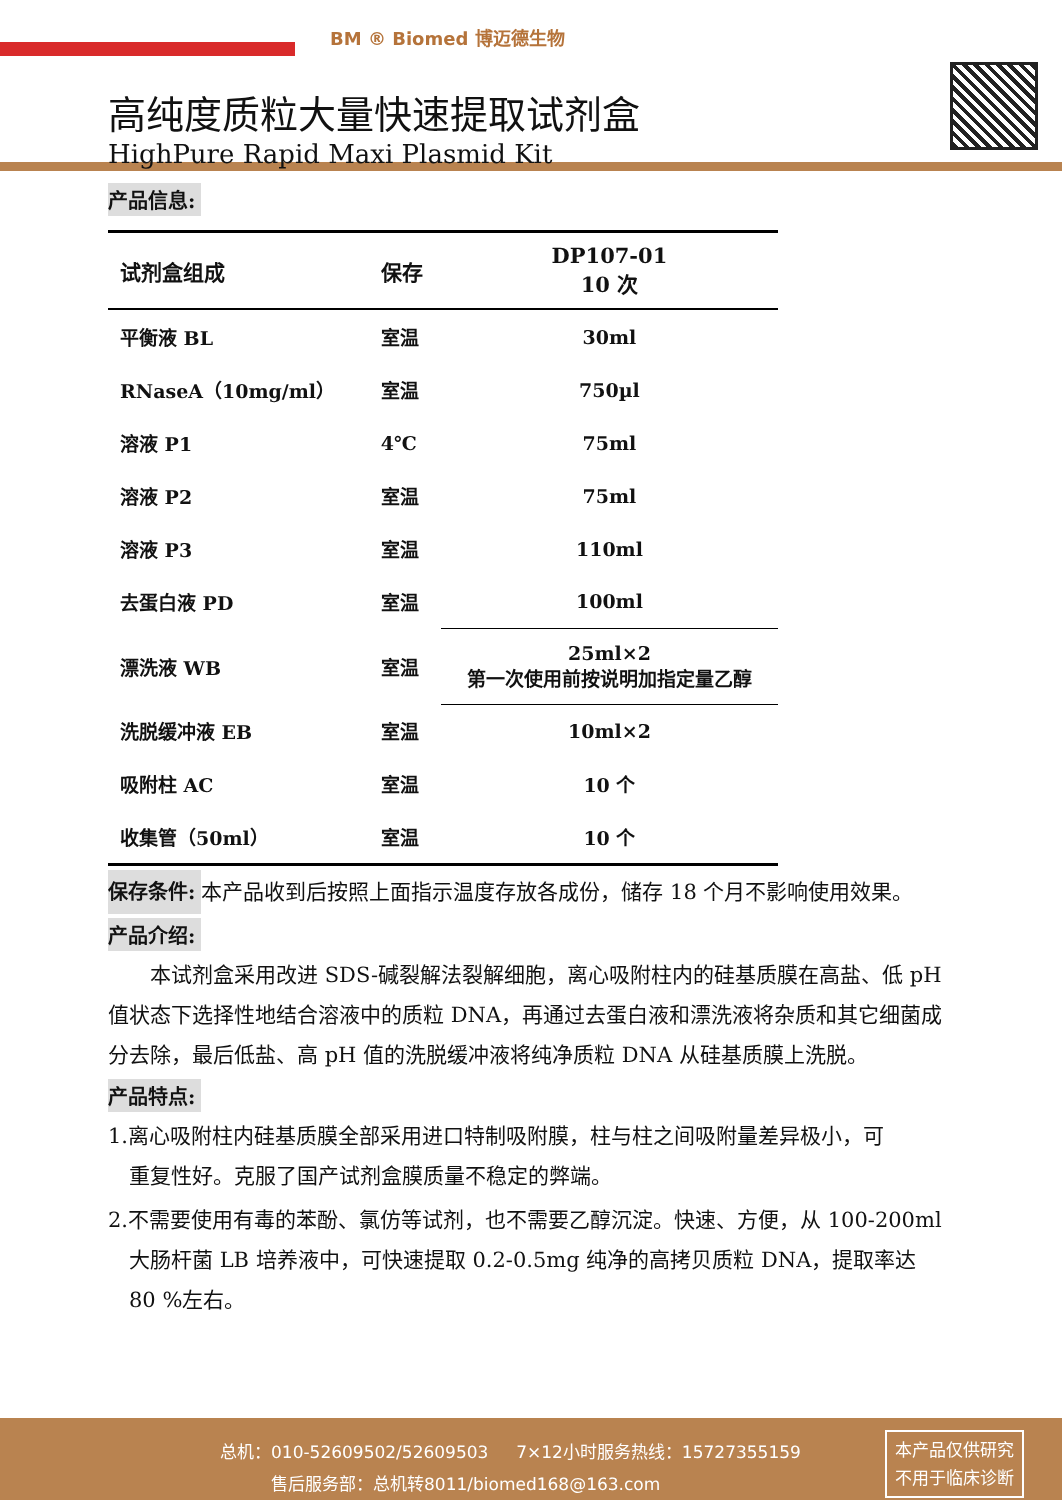BM ® Biomed 博迈德生物
高纯度质粒大量快速提取试剂盒
HighPure Rapid Maxi Plasmid Kit
产品信息:
| 试剂盒组成 | 保存 | DP107-01 10 次 |
| --- | --- | --- |
| 平衡液 BL | 室温 | 30ml |
| RNaseA（10mg/ml） | 室温 | 750µl |
| 溶液 P1 | 4℃ | 75ml |
| 溶液 P2 | 室温 | 75ml |
| 溶液 P3 | 室温 | 110ml |
| 去蛋白液 PD | 室温 | 100ml |
| 漂洗液 WB | 室温 | 25ml×2 第一次使用前按说明加指定量乙醇 |
| 洗脱缓冲液 EB | 室温 | 10ml×2 |
| 吸附柱 AC | 室温 | 10 个 |
| 收集管（50ml） | 室温 | 10 个 |
保存条件: 本产品收到后按照上面指示温度存放各成份，储存 18 个月不影响使用效果。
产品介绍:
  本试剂盒采用改进 SDS-碱裂解法裂解细胞，离心吸附柱内的硅基质膜在高盐、低 pH 值状态下选择性地结合溶液中的质粒 DNA，再通过去蛋白液和漂洗液将杂质和其它细菌成分去除，最后低盐、高 pH 值的洗脱缓冲液将纯净质粒 DNA 从硅基质膜上洗脱。
产品特点:
1.离心吸附柱内硅基质膜全部采用进口特制吸附膜，柱与柱之间吸附量差异极小，可
 重复性好。克服了国产试剂盒膜质量不稳定的弊端。
2.不需要使用有毒的苯酚、氯仿等试剂，也不需要乙醇沉淀。快速、方便，从 100-200ml
 大肠杆菌 LB 培养液中，可快速提取 0.2-0.5mg 纯净的高拷贝质粒 DNA，提取率达
 80 %左右。
总机：010-52609502/52609503   7×12小时服务热线：15727355159
   售后服务部：总机转8011/biomed168@163.com
本产品仅供研究
不用于临床诊断